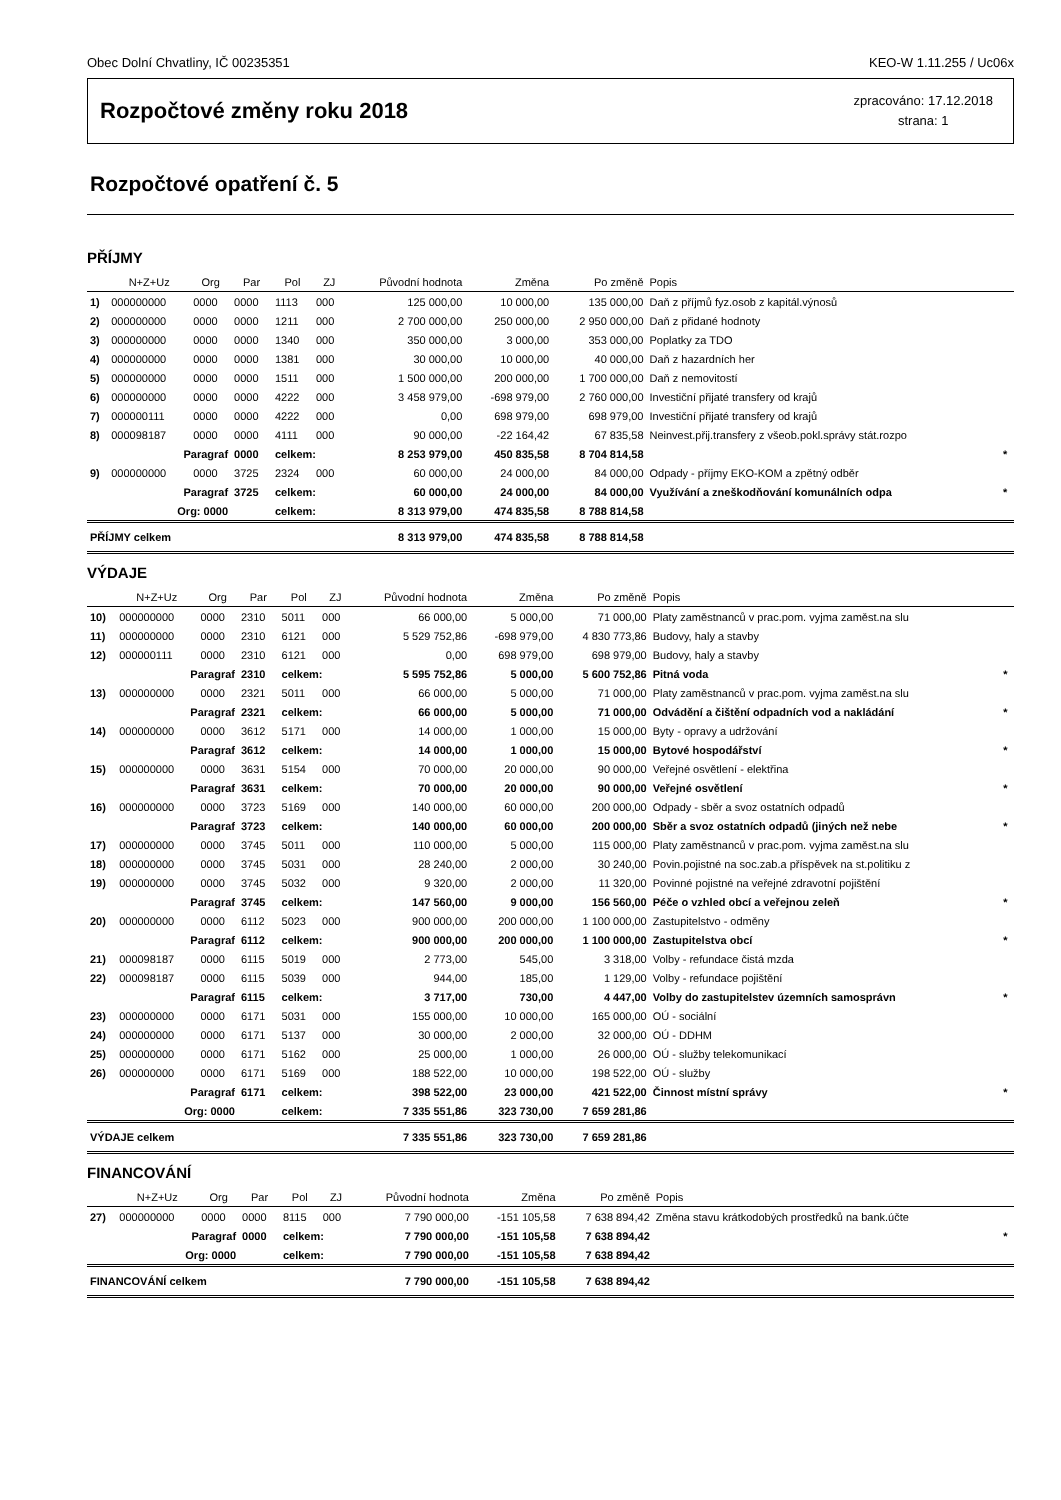Obec Dolní Chvatliny, IČ 00235351 KEO-W 1.11.255 / Uc06x
Rozpočtové změny roku 2018
zpracováno: 17.12.2018
strana: 1
Rozpočtové opatření č. 5
PŘÍJMY
| | N+Z+Uz | Org | Par | Pol | ZJ | Původní hodnota | Změna | Po změně | Popis | |
| --- | --- | --- | --- | --- | --- | --- | --- | --- | --- | --- |
| 1) | 000000000 | 0000 | 0000 | 1113 | 000 | 125 000,00 | 10 000,00 | 135 000,00 | Daň z příjmů fyz.osob z kapitál.výnosů | |
| 2) | 000000000 | 0000 | 0000 | 1211 | 000 | 2 700 000,00 | 250 000,00 | 2 950 000,00 | Daň z přidané hodnoty | |
| 3) | 000000000 | 0000 | 0000 | 1340 | 000 | 350 000,00 | 3 000,00 | 353 000,00 | Poplatky za TDO | |
| 4) | 000000000 | 0000 | 0000 | 1381 | 000 | 30 000,00 | 10 000,00 | 40 000,00 | Daň z hazardních her | |
| 5) | 000000000 | 0000 | 0000 | 1511 | 000 | 1 500 000,00 | 200 000,00 | 1 700 000,00 | Daň z nemovitostí | |
| 6) | 000000000 | 0000 | 0000 | 4222 | 000 | 3 458 979,00 | -698 979,00 | 2 760 000,00 | Investiční přijaté transfery od krajů | |
| 7) | 000000111 | 0000 | 0000 | 4222 | 000 | 0,00 | 698 979,00 | 698 979,00 | Investiční přijaté transfery od krajů | |
| 8) | 000098187 | 0000 | 0000 | 4111 | 000 | 90 000,00 | -22 164,42 | 67 835,58 | Neinvest.přij.transfery z všeob.pokl.správy stát.rozpo | |
| | Paragraf | | 0000 | celkem: | | 8 253 979,00 | 450 835,58 | 8 704 814,58 | | * |
| 9) | 000000000 | 0000 | 3725 | 2324 | 000 | 60 000,00 | 24 000,00 | 84 000,00 | Odpady - příjmy EKO-KOM a zpětný odběr | |
| | Paragraf | | 3725 | celkem: | | 60 000,00 | 24 000,00 | 84 000,00 | Využívání a zneškodňování komunálních odpa | * |
| | Org: 0000 | | | celkem: | | 8 313 979,00 | 474 835,58 | 8 788 814,58 | | |
| PŘÍJMY celkem | | | | | | 8 313 979,00 | 474 835,58 | 8 788 814,58 | | |
VÝDAJE
| | N+Z+Uz | Org | Par | Pol | ZJ | Původní hodnota | Změna | Po změně | Popis | |
| --- | --- | --- | --- | --- | --- | --- | --- | --- | --- | --- |
| 10) | 000000000 | 0000 | 2310 | 5011 | 000 | 66 000,00 | 5 000,00 | 71 000,00 | Platy zaměstnanců v prac.pom. vyjma zaměst.na slu | |
| 11) | 000000000 | 0000 | 2310 | 6121 | 000 | 5 529 752,86 | -698 979,00 | 4 830 773,86 | Budovy, haly a stavby | |
| 12) | 000000111 | 0000 | 2310 | 6121 | 000 | 0,00 | 698 979,00 | 698 979,00 | Budovy, haly a stavby | |
| | Paragraf | | 2310 | celkem: | | 5 595 752,86 | 5 000,00 | 5 600 752,86 | Pitná voda | * |
| 13) | 000000000 | 0000 | 2321 | 5011 | 000 | 66 000,00 | 5 000,00 | 71 000,00 | Platy zaměstnanců v prac.pom. vyjma zaměst.na slu | |
| | Paragraf | | 2321 | celkem: | | 66 000,00 | 5 000,00 | 71 000,00 | Odvádění a čištění odpadních vod a nakládání | * |
| 14) | 000000000 | 0000 | 3612 | 5171 | 000 | 14 000,00 | 1 000,00 | 15 000,00 | Byty - opravy a udržování | |
| | Paragraf | | 3612 | celkem: | | 14 000,00 | 1 000,00 | 15 000,00 | Bytové hospodářství | * |
| 15) | 000000000 | 0000 | 3631 | 5154 | 000 | 70 000,00 | 20 000,00 | 90 000,00 | Veřejné osvětlení - elektřina | |
| | Paragraf | | 3631 | celkem: | | 70 000,00 | 20 000,00 | 90 000,00 | Veřejné osvětlení | * |
| 16) | 000000000 | 0000 | 3723 | 5169 | 000 | 140 000,00 | 60 000,00 | 200 000,00 | Odpady - sběr a svoz ostatních odpadů | |
| | Paragraf | | 3723 | celkem: | | 140 000,00 | 60 000,00 | 200 000,00 | Sběr a svoz ostatních odpadů (jiných než nebe | * |
| 17) | 000000000 | 0000 | 3745 | 5011 | 000 | 110 000,00 | 5 000,00 | 115 000,00 | Platy zaměstnanců v prac.pom. vyjma zaměst.na slu | |
| 18) | 000000000 | 0000 | 3745 | 5031 | 000 | 28 240,00 | 2 000,00 | 30 240,00 | Povin.pojistné na soc.zab.a příspěvek na st.politiku z | |
| 19) | 000000000 | 0000 | 3745 | 5032 | 000 | 9 320,00 | 2 000,00 | 11 320,00 | Povinné pojistné na veřejné zdravotní pojištění | |
| | Paragraf | | 3745 | celkem: | | 147 560,00 | 9 000,00 | 156 560,00 | Péče o vzhled obcí a veřejnou zeleň | * |
| 20) | 000000000 | 0000 | 6112 | 5023 | 000 | 900 000,00 | 200 000,00 | 1 100 000,00 | Zastupitelstvo - odměny | |
| | Paragraf | | 6112 | celkem: | | 900 000,00 | 200 000,00 | 1 100 000,00 | Zastupitelstva obcí | * |
| 21) | 000098187 | 0000 | 6115 | 5019 | 000 | 2 773,00 | 545,00 | 3 318,00 | Volby - refundace čistá mzda | |
| 22) | 000098187 | 0000 | 6115 | 5039 | 000 | 944,00 | 185,00 | 1 129,00 | Volby - refundace pojištění | |
| | Paragraf | | 6115 | celkem: | | 3 717,00 | 730,00 | 4 447,00 | Volby do zastupitelstev územních samosprávn | * |
| 23) | 000000000 | 0000 | 6171 | 5031 | 000 | 155 000,00 | 10 000,00 | 165 000,00 | OÚ - sociální | |
| 24) | 000000000 | 0000 | 6171 | 5137 | 000 | 30 000,00 | 2 000,00 | 32 000,00 | OÚ - DDHM | |
| 25) | 000000000 | 0000 | 6171 | 5162 | 000 | 25 000,00 | 1 000,00 | 26 000,00 | OÚ - služby telekomunikací | |
| 26) | 000000000 | 0000 | 6171 | 5169 | 000 | 188 522,00 | 10 000,00 | 198 522,00 | OÚ - služby | |
| | Paragraf | | 6171 | celkem: | | 398 522,00 | 23 000,00 | 421 522,00 | Činnost místní správy | * |
| | Org: 0000 | | | celkem: | | 7 335 551,86 | 323 730,00 | 7 659 281,86 | | |
| VÝDAJE celkem | | | | | | 7 335 551,86 | 323 730,00 | 7 659 281,86 | | |
FINANCOVÁNÍ
| | N+Z+Uz | Org | Par | Pol | ZJ | Původní hodnota | Změna | Po změně | Popis | |
| --- | --- | --- | --- | --- | --- | --- | --- | --- | --- | --- |
| 27) | 000000000 | 0000 | 0000 | 8115 | 000 | 7 790 000,00 | -151 105,58 | 7 638 894,42 | Změna stavu krátkodobých prostředků na bank.účte | |
| | Paragraf | | 0000 | celkem: | | 7 790 000,00 | -151 105,58 | 7 638 894,42 | | * |
| | Org: 0000 | | | celkem: | | 7 790 000,00 | -151 105,58 | 7 638 894,42 | | |
| FINANCOVÁNÍ celkem | | | | | | 7 790 000,00 | -151 105,58 | 7 638 894,42 | | |